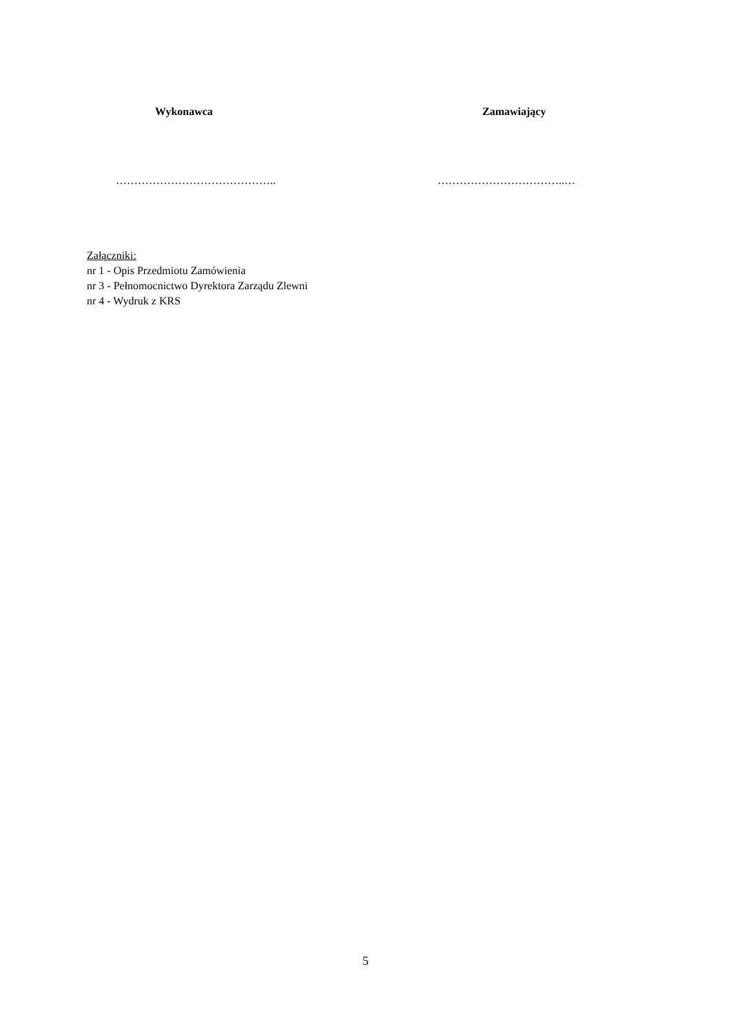Wykonawca Zamawiający
…………………………………….. ……………………………..…
Załączniki:
nr 1 - Opis Przedmiotu Zamówienia
nr 3 - Pełnomocnictwo Dyrektora Zarządu Zlewni
nr 4 - Wydruk z KRS
5